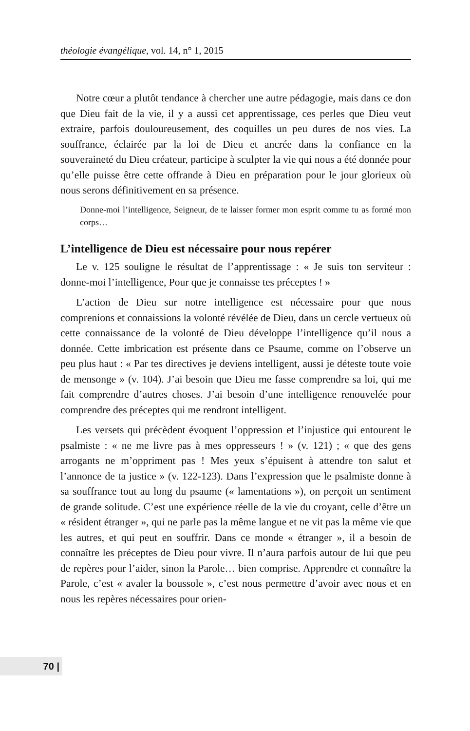théologie évangélique, vol. 14, n° 1, 2015
Notre cœur a plutôt tendance à chercher une autre pédagogie, mais dans ce don que Dieu fait de la vie, il y a aussi cet apprentissage, ces perles que Dieu veut extraire, parfois douloureusement, des coquilles un peu dures de nos vies. La souffrance, éclairée par la loi de Dieu et ancrée dans la confiance en la souveraineté du Dieu créateur, participe à sculpter la vie qui nous a été donnée pour qu’elle puisse être cette offrande à Dieu en préparation pour le jour glorieux où nous serons définitivement en sa présence.
Donne-moi l’intelligence, Seigneur, de te laisser former mon esprit comme tu as formé mon corps…
L’intelligence de Dieu est nécessaire pour nous repérer
Le v. 125 souligne le résultat de l’apprentissage : « Je suis ton serviteur : donne-moi l’intelligence, Pour que je connaisse tes préceptes ! »
L’action de Dieu sur notre intelligence est nécessaire pour que nous comprenions et connaissions la volonté révélée de Dieu, dans un cercle vertueux où cette connaissance de la volonté de Dieu développe l’intelligence qu’il nous a donnée. Cette imbrication est présente dans ce Psaume, comme on l’observe un peu plus haut : « Par tes directives je deviens intelligent, aussi je déteste toute voie de mensonge » (v. 104). J’ai besoin que Dieu me fasse comprendre sa loi, qui me fait comprendre d’autres choses. J’ai besoin d’une intelligence renouvelée pour comprendre des préceptes qui me rendront intelligent.
Les versets qui précèdent évoquent l’oppression et l’injustice qui entourent le psalmiste : « ne me livre pas à mes oppresseurs ! » (v. 121) ; « que des gens arrogants ne m’oppriment pas ! Mes yeux s’épuisent à attendre ton salut et l’annonce de ta justice » (v. 122-123). Dans l’expression que le psalmiste donne à sa souffrance tout au long du psaume (« lamentations »), on perçoit un sentiment de grande solitude. C’est une expérience réelle de la vie du croyant, celle d’être un « résident étranger », qui ne parle pas la même langue et ne vit pas la même vie que les autres, et qui peut en souffrir. Dans ce monde « étranger », il a besoin de connaître les préceptes de Dieu pour vivre. Il n’aura parfois autour de lui que peu de repères pour l’aider, sinon la Parole… bien comprise. Apprendre et connaître la Parole, c’est « avaler la boussole », c’est nous permettre d’avoir avec nous et en nous les repères nécessaires pour orien-
70 |